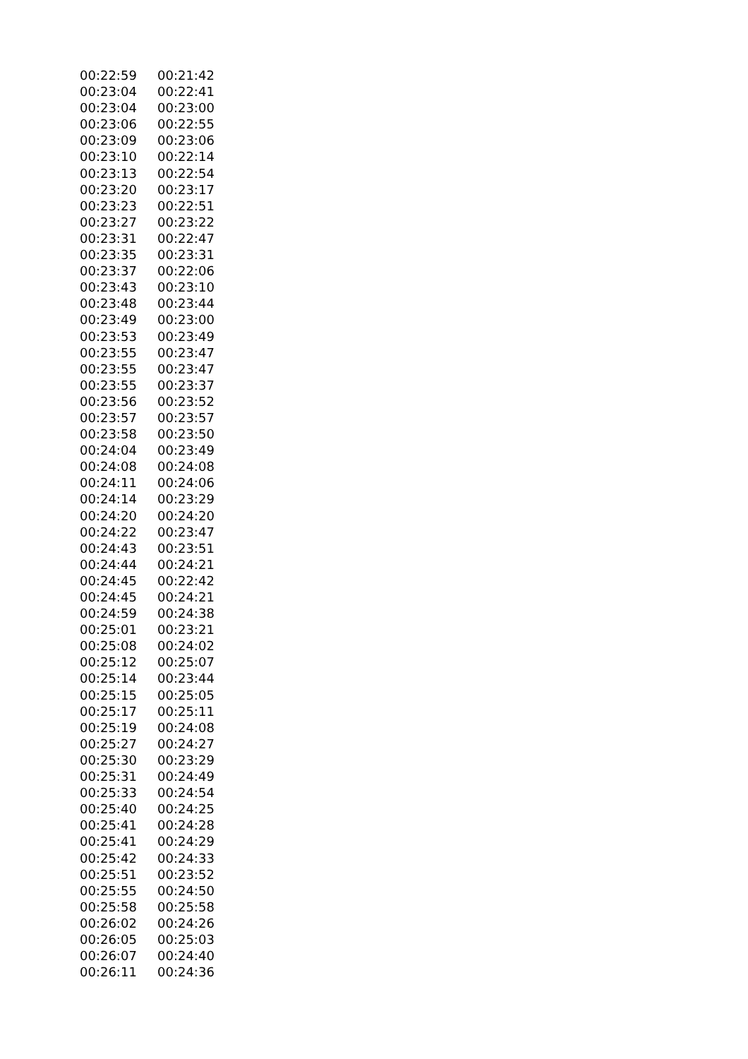| 00:22:59 | 00:21:42 |
| 00:23:04 | 00:22:41 |
| 00:23:04 | 00:23:00 |
| 00:23:06 | 00:22:55 |
| 00:23:09 | 00:23:06 |
| 00:23:10 | 00:22:14 |
| 00:23:13 | 00:22:54 |
| 00:23:20 | 00:23:17 |
| 00:23:23 | 00:22:51 |
| 00:23:27 | 00:23:22 |
| 00:23:31 | 00:22:47 |
| 00:23:35 | 00:23:31 |
| 00:23:37 | 00:22:06 |
| 00:23:43 | 00:23:10 |
| 00:23:48 | 00:23:44 |
| 00:23:49 | 00:23:00 |
| 00:23:53 | 00:23:49 |
| 00:23:55 | 00:23:47 |
| 00:23:55 | 00:23:47 |
| 00:23:55 | 00:23:37 |
| 00:23:56 | 00:23:52 |
| 00:23:57 | 00:23:57 |
| 00:23:58 | 00:23:50 |
| 00:24:04 | 00:23:49 |
| 00:24:08 | 00:24:08 |
| 00:24:11 | 00:24:06 |
| 00:24:14 | 00:23:29 |
| 00:24:20 | 00:24:20 |
| 00:24:22 | 00:23:47 |
| 00:24:43 | 00:23:51 |
| 00:24:44 | 00:24:21 |
| 00:24:45 | 00:22:42 |
| 00:24:45 | 00:24:21 |
| 00:24:59 | 00:24:38 |
| 00:25:01 | 00:23:21 |
| 00:25:08 | 00:24:02 |
| 00:25:12 | 00:25:07 |
| 00:25:14 | 00:23:44 |
| 00:25:15 | 00:25:05 |
| 00:25:17 | 00:25:11 |
| 00:25:19 | 00:24:08 |
| 00:25:27 | 00:24:27 |
| 00:25:30 | 00:23:29 |
| 00:25:31 | 00:24:49 |
| 00:25:33 | 00:24:54 |
| 00:25:40 | 00:24:25 |
| 00:25:41 | 00:24:28 |
| 00:25:41 | 00:24:29 |
| 00:25:42 | 00:24:33 |
| 00:25:51 | 00:23:52 |
| 00:25:55 | 00:24:50 |
| 00:25:58 | 00:25:58 |
| 00:26:02 | 00:24:26 |
| 00:26:05 | 00:25:03 |
| 00:26:07 | 00:24:40 |
| 00:26:11 | 00:24:36 |